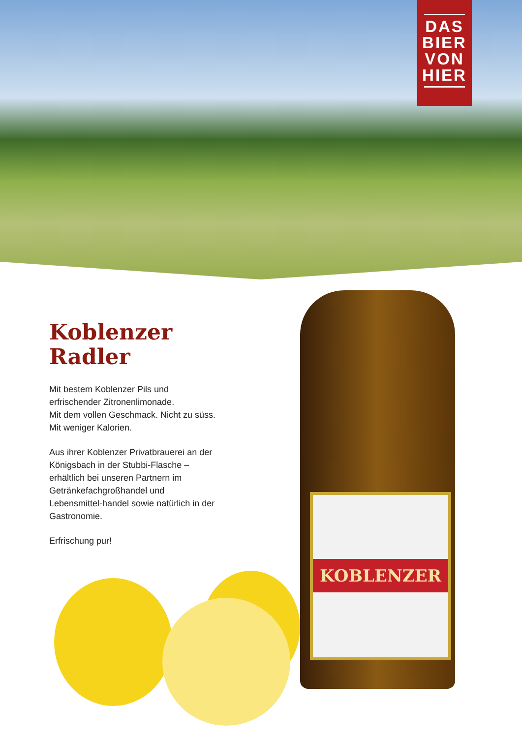DAS
BIER
VON
HIER
Koblenzer
Radler
Mit bestem Koblenzer Pils und erfrischender Zitronenlimonade.
Mit dem vollen Geschmack. Nicht zu süss.
Mit weniger Kalorien.
Aus ihrer Koblenzer Privatbrauerei an der Königsbach in der Stubbi-Flasche – erhältlich bei unseren Partnern im Getränkefachgroßhandel und Lebensmittel-handel sowie natürlich in der Gastronomie.
Erfrischung pur!
KOBLENZER